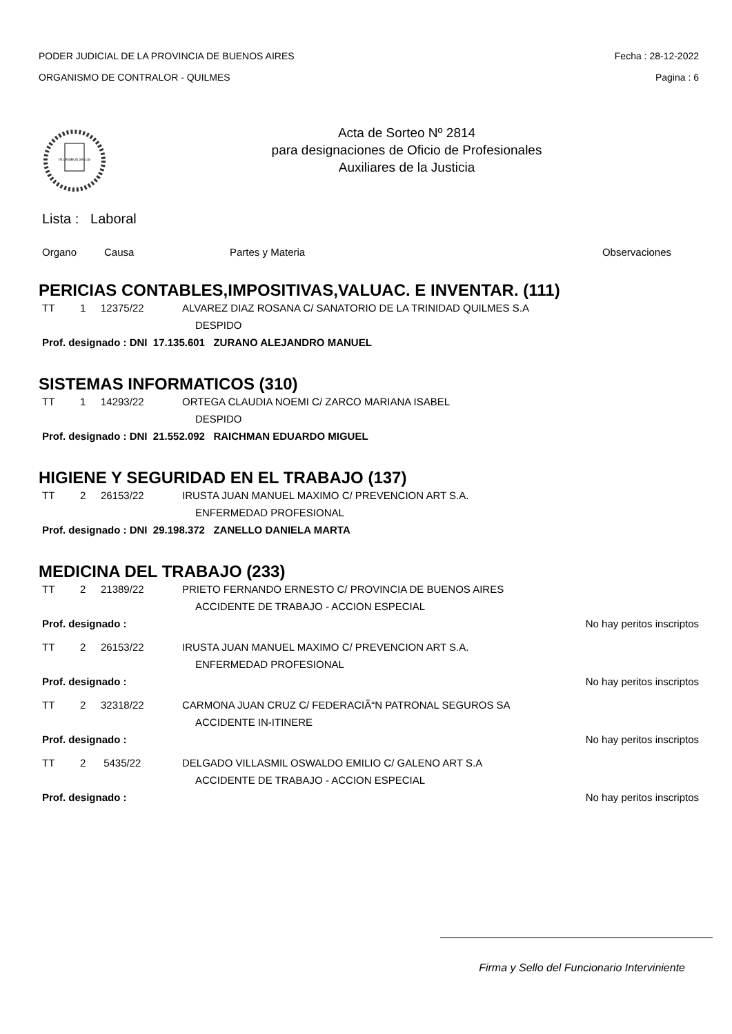PODER JUDICIAL DE LA PROVINCIA DE BUENOS AIRES
ORGANISMO DE CONTRALOR - QUILMES
Fecha : 28-12-2022
Pagina : 6
IN LEGIBUS SALUS
Acta de Sorteo Nº 2814
para designaciones de Oficio de Profesionales
Auxiliares de la Justicia
Lista : Laboral
Organo Causa Partes y Materia Observaciones
PERICIAS CONTABLES,IMPOSITIVAS,VALUAC. E INVENTAR. (111)
TT 1 12375/22 ALVAREZ DIAZ ROSANA C/ SANATORIO DE LA TRINIDAD QUILMES S.A
DESPIDO
Prof. designado : DNI 17.135.601 ZURANO ALEJANDRO MANUEL
SISTEMAS INFORMATICOS (310)
TT 1 14293/22 ORTEGA CLAUDIA NOEMI C/ ZARCO MARIANA ISABEL
DESPIDO
Prof. designado : DNI 21.552.092 RAICHMAN EDUARDO MIGUEL
HIGIENE Y SEGURIDAD EN EL TRABAJO (137)
TT 2 26153/22 IRUSTA JUAN MANUEL MAXIMO C/ PREVENCION ART S.A.
ENFERMEDAD PROFESIONAL
Prof. designado : DNI 29.198.372 ZANELLO DANIELA MARTA
MEDICINA DEL TRABAJO (233)
TT 2 21389/22 PRIETO FERNANDO ERNESTO C/ PROVINCIA DE BUENOS AIRES
ACCIDENTE DE TRABAJO - ACCION ESPECIAL
Prof. designado : No hay peritos inscriptos
TT 2 26153/22 IRUSTA JUAN MANUEL MAXIMO C/ PREVENCION ART S.A.
ENFERMEDAD PROFESIONAL
Prof. designado : No hay peritos inscriptos
TT 2 32318/22 CARMONA JUAN CRUZ C/ FEDERACIÃ“N PATRONAL SEGUROS SA
ACCIDENTE IN-ITINERE
Prof. designado : No hay peritos inscriptos
TT 2 5435/22 DELGADO VILLASMIL OSWALDO EMILIO C/ GALENO ART S.A
ACCIDENTE DE TRABAJO - ACCION ESPECIAL
Prof. designado : No hay peritos inscriptos
Firma y Sello del Funcionario Interviniente